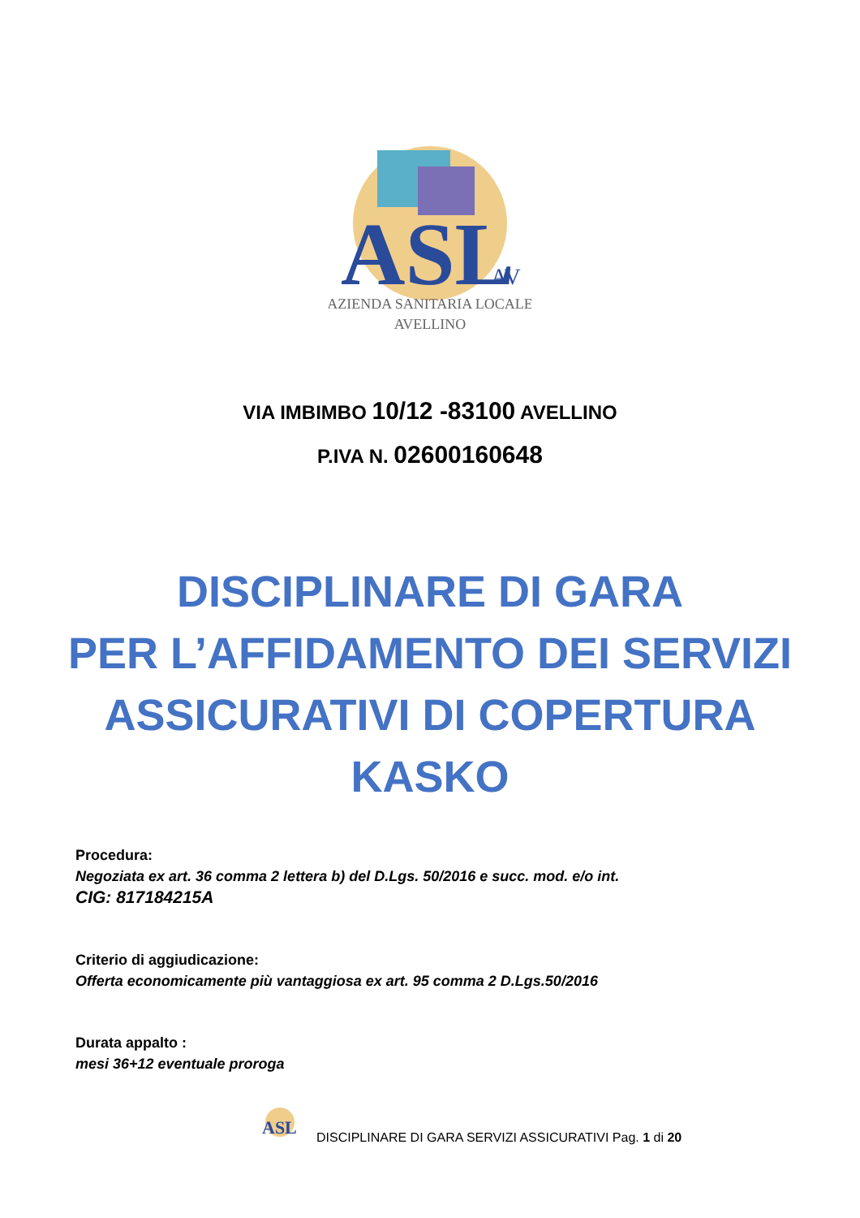ASL
AV
AZIENDA SANITARIA LOCALE
AVELLINO
VIA IMBIMBO 10/12 -83100 AVELLINO
P.IVA N. 02600160648
DISCIPLINARE DI GARA
PER L’AFFIDAMENTO DEI SERVIZI
ASSICURATIVI DI COPERTURA
KASKO
Procedura:
Negoziata ex art. 36 comma 2 lettera b) del D.Lgs. 50/2016 e succ. mod. e/o int.
CIG: 817184215A
Criterio di aggiudicazione:
Offerta economicamente più vantaggiosa ex art. 95 comma 2 D.Lgs.50/2016
Durata appalto :
mesi 36+12 eventuale proroga
ASL
DISCIPLINARE DI GARA SERVIZI ASSICURATIVI Pag. 1 di 20